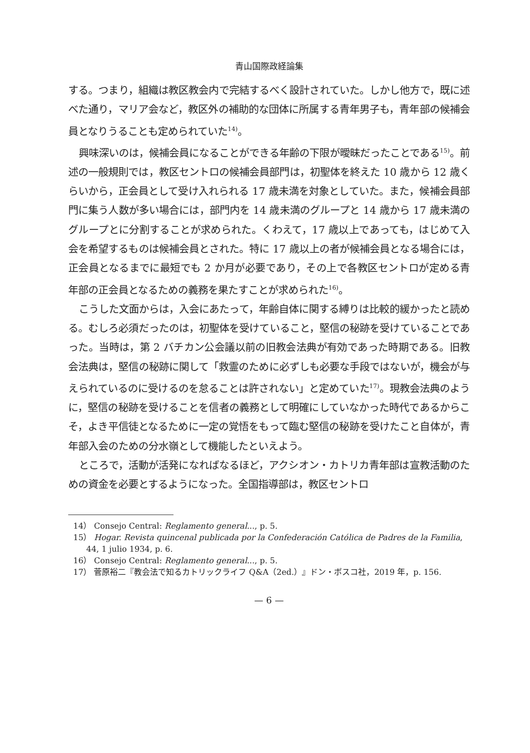青山国際政経論集
する。つまり，組織は教区教会内で完結するべく設計されていた。しかし他方で，既に述べた通り，マリア会など，教区外の補助的な団体に所属する青年男子も，青年部の候補会員となりうることも定められていた<sup>14)</sup>。
興味深いのは，候補会員になることができる年齢の下限が曖昧だったことである<sup>15)</sup>。前述の一般規則では，教区セントロの候補会員部門は，初聖体を終えた 10 歳から 12 歳くらいから，正会員として受け入れられる 17 歳未満を対象としていた。また，候補会員部門に集う人数が多い場合には，部門内を 14 歳未満のグループと 14 歳から 17 歳未満のグループとに分割することが求められた。くわえて，17 歳以上であっても，はじめて入会を希望するものは候補会員とされた。特に 17 歳以上の者が候補会員となる場合には，正会員となるまでに最短でも 2 か月が必要であり，その上で各教区セントロが定める青年部の正会員となるための義務を果たすことが求められた<sup>16)</sup>。
こうした文面からは，入会にあたって，年齢自体に関する縛りは比較的緩かったと読める。むしろ必須だったのは，初聖体を受けていること，堅信の秘跡を受けていることであった。当時は，第 2 バチカン公会議以前の旧教会法典が有効であった時期である。旧教会法典は，堅信の秘跡に関して「救霊のために必ずしも必要な手段ではないが，機会が与えられているのに受けるのを怠ることは許されない」と定めていた<sup>17)</sup>。現教会法典のように，堅信の秘跡を受けることを信者の義務として明確にしていなかった時代であるからこそ，よき平信徒となるために一定の覚悟をもって臨む堅信の秘跡を受けたこと自体が，青年部入会のための分水嶺として機能したといえよう。
ところで，活動が活発になればなるほど，アクシオン・カトリカ青年部は宣教活動のための資金を必要とするようになった。全国指導部は，教区セントロ
14） Consejo Central: Reglamento general..., p. 5.
15） Hogar. Revista quincenal publicada por la Confederación Católica de Padres de la Familia, 44, 1 julio 1934, p. 6.
16） Consejo Central: Reglamento general..., p. 5.
17） 菅原裕二『教会法で知るカトリックライフ Q&A（2ed.）』ドン・ボスコ社，2019 年，p. 156.
— 6 —